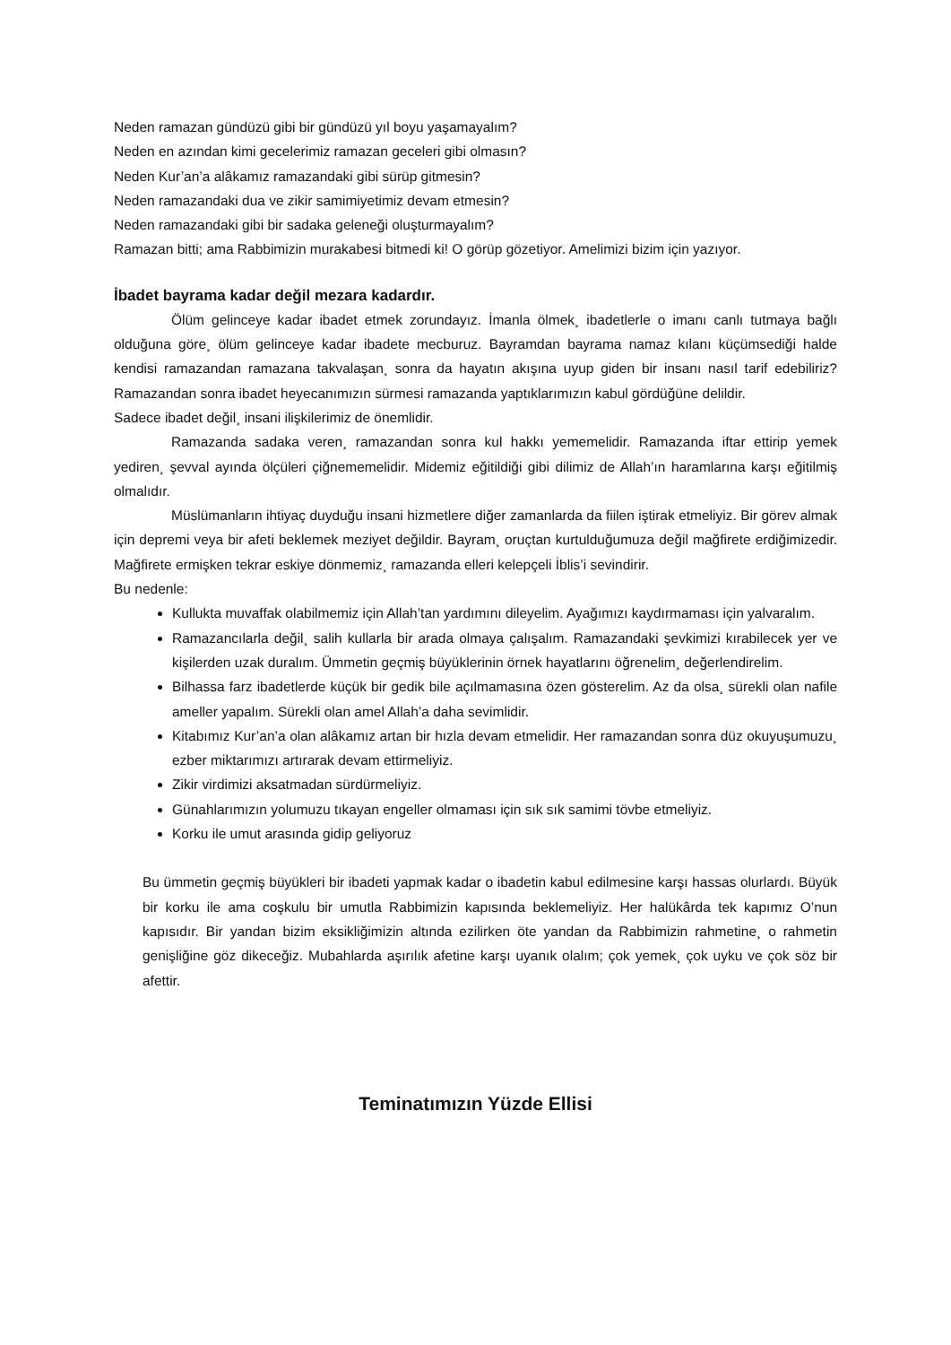Neden ramazan gündüzü gibi bir gündüzü yıl boyu yaşamayalım?
Neden en azından kimi gecelerimiz ramazan geceleri gibi olmasın?
Neden Kur’an’a alâkamız ramazandaki gibi sürüp gitmesin?
Neden ramazandaki dua ve zikir samimiyetimiz devam etmesin?
Neden ramazandaki gibi bir sadaka geleneği oluşturmayalım?
Ramazan bitti; ama Rabbimizin murakabesi bitmedi ki! O görüp gözetiyor. Amelimizi bizim için yazıyor.
İbadet bayrama kadar değil mezara kadardır.
Ölüm gelinceye kadar ibadet etmek zorundayız. İmanla ölmek¸ ibadetlerle o imanı canlı tutmaya bağlı olduğuna göre¸ ölüm gelinceye kadar ibadete mecburuz. Bayramdan bayrama namaz kılanı küçümsediği halde kendisi ramazandan ramazana takvalaşan¸ sonra da hayatın akışına uyup giden bir insanı nasıl tarif edebiliriz? Ramazandan sonra ibadet heyecanımızın sürmesi ramazanda yaptıklarımızın kabul gördüğüne delildir.
Sadece ibadet değil¸ insani ilişkilerimiz de önemlidir.
Ramazanda sadaka veren¸ ramazandan sonra kul hakkı yememelidir. Ramazanda iftar ettirip yemek yediren¸ şevval ayında ölçüleri çiğnememelidir. Midemiz eğitildiği gibi dilimiz de Allah’ın haramlarına karşı eğitilmiş olmalıdır.
Müslümanların ihtiyaç duyduğu insani hizmetlere diğer zamanlarda da fiilen iştirak etmeliyiz. Bir görev almak için depremi veya bir afeti beklemek meziyet değildir. Bayram¸ oruçtan kurtulduğumuza değil mağfirete erdiğimizedir. Mağfirete ermişken tekrar eskiye dönmemiz¸ ramazanda elleri kelepçeli İblis’i sevindirir.
Bu nedenle:
Kullukta muvaffak olabilmemiz için Allah’tan yardımını dileyelim. Ayağımızı kaydırmaması için yalvaralım.
Ramazancılarla değil¸ salih kullarla bir arada olmaya çalışalım. Ramazandaki şevkimizi kırabilecek yer ve kişilerden uzak duralım. Ümmetin geçmiş büyüklerinin örnek hayatlarını öğrenelim¸ değerlendirelim.
Bilhassa farz ibadetlerde küçük bir gedik bile açılmamasına özen gösterelim. Az da olsa¸ sürekli olan nafile ameller yapalım. Sürekli olan amel Allah’a daha sevimlidir.
Kitabımız Kur’an’a olan alâkamız artan bir hızla devam etmelidir. Her ramazandan sonra düz okuyuşumuzu¸ ezber miktarımızı artırarak devam ettirmeliyiz.
Zikir virdimizi aksatmadan sürdürmeliyiz.
Günahlarımızın yolumuzu tıkayan engeller olmaması için sık sık samimi tövbe etmeliyiz.
Korku ile umut arasında gidip geliyoruz
Bu ümmetin geçmiş büyükleri bir ibadeti yapmak kadar o ibadetin kabul edilmesine karşı hassas olurlardı. Büyük bir korku ile ama coşkulu bir umutla Rabbimizin kapısında beklemeliyiz. Her halükârda tek kapımız O’nun kapısıdır. Bir yandan bizim eksikliğimizin altında ezilirken öte yandan da Rabbimizin rahmetine¸ o rahmetin genişliğine göz dikeceğiz. Mubahlarda aşırılık afetine karşı uyanık olalım; çok yemek¸ çok uyku ve çok söz bir afettir.
Teminatımızın Yüzde Ellisi